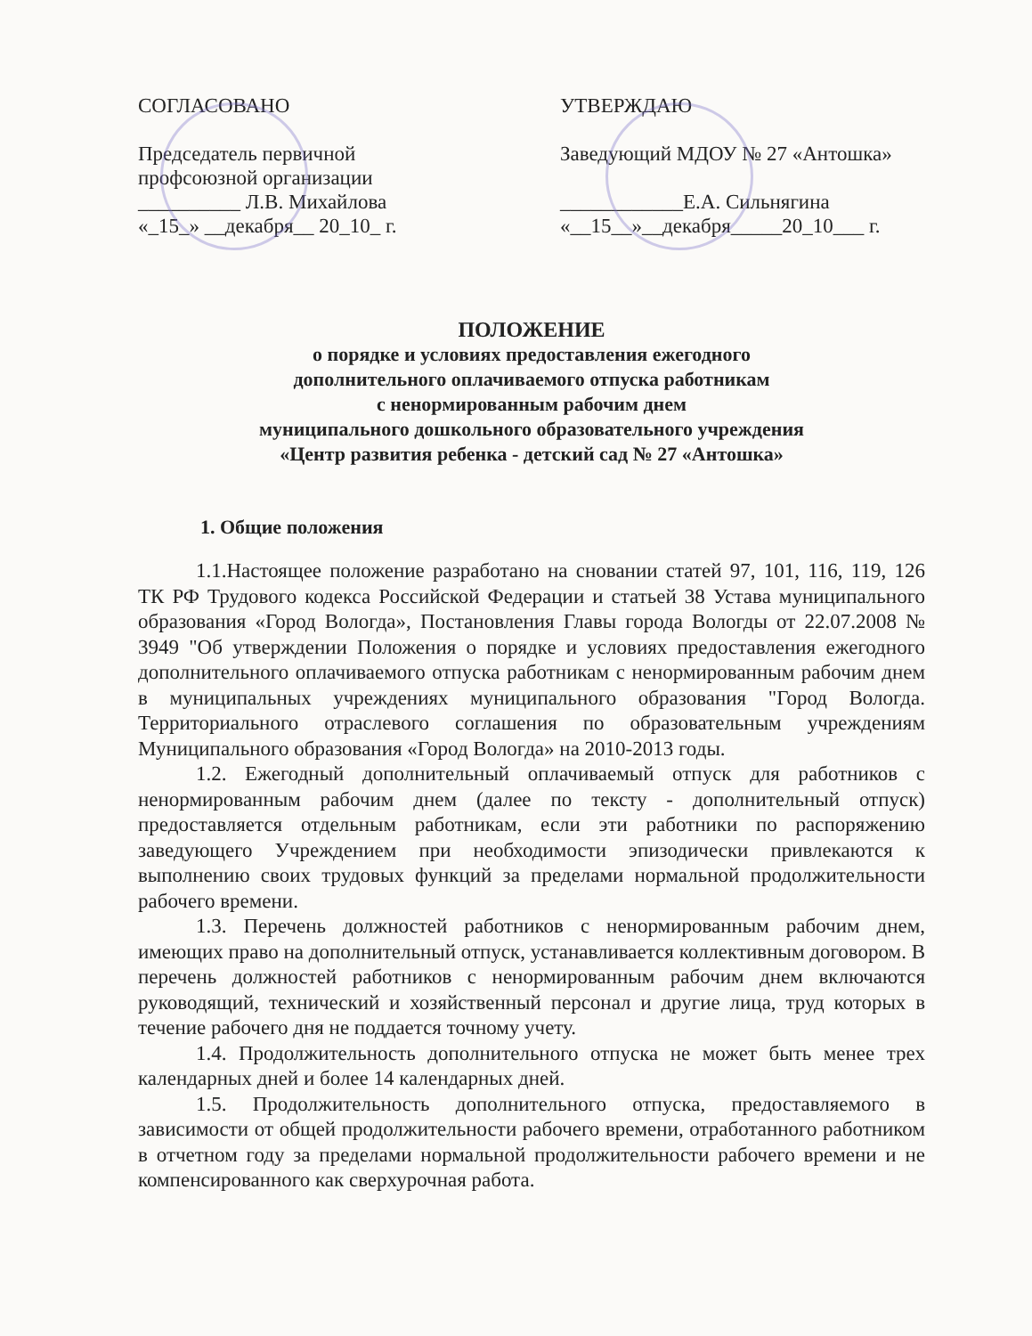СОГЛАСОВАНО
Председатель первичной
профсоюзной организации
__________ Л.В. Михайлова
«_15_» __декабря__ 20_10_ г.
УТВЕРЖДАЮ
Заведующий МДОУ № 27 «Антошка»
____________Е.А. Сильнягина
«__15__»__декабря_____20_10___ г.
ПОЛОЖЕНИЕ
о порядке и условиях предоставления ежегодного
дополнительного оплачиваемого отпуска работникам
с ненормированным рабочим днем
муниципального дошкольного образовательного учреждения
«Центр развития ребенка - детский сад № 27 «Антошка»
1. Общие положения
1.1.Настоящее положение разработано на сновании статей 97, 101, 116, 119, 126 ТК РФ Трудового кодекса Российской Федерации и статьей 38 Устава муниципального образования «Город Вологда», Постановления Главы города Вологды от 22.07.2008 № 3949 "Об утверждении Положения о порядке и условиях предоставления ежегодного дополнительного оплачиваемого отпуска работникам с ненормированным рабочим днем в муниципальных учреждениях муниципального образования "Город Вологда. Территориального отраслевого соглашения по образовательным учреждениям Муниципального образования «Город Вологда» на 2010-2013 годы.
1.2. Ежегодный дополнительный оплачиваемый отпуск для работников с ненормированным рабочим днем (далее по тексту - дополнительный отпуск) предоставляется отдельным работникам, если эти работники по распоряжению заведующего Учреждением при необходимости эпизодически привлекаются к выполнению своих трудовых функций за пределами нормальной продолжительности рабочего времени.
1.3. Перечень должностей работников с ненормированным рабочим днем, имеющих право на дополнительный отпуск, устанавливается коллективным договором. В перечень должностей работников с ненормированным рабочим днем включаются руководящий, технический и хозяйственный персонал и другие лица, труд которых в течение рабочего дня не поддается точному учету.
1.4. Продолжительность дополнительного отпуска не может быть менее трех календарных дней и более 14 календарных дней.
1.5. Продолжительность дополнительного отпуска, предоставляемого в зависимости от общей продолжительности рабочего времени, отработанного работником в отчетном году за пределами нормальной продолжительности рабочего времени и не компенсированного как сверхурочная работа.